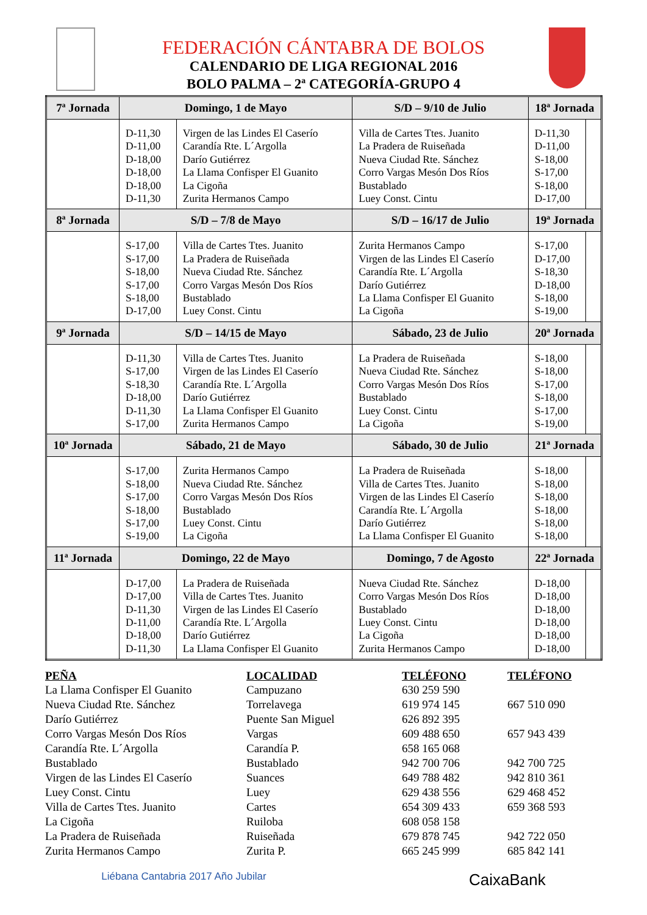FEDERACIÓN CÁNTABRA DE BOLOS
CALENDARIO DE LIGA REGIONAL 2016
BOLO PALMA – 2ª CATEGORÍA-GRUPO 4
| 7ª Jornada | Domingo, 1 de Mayo | | S/D – 9/10 de Julio | 18ª Jornada | |
| --- | --- | --- | --- | --- | --- |
| | D-11,30 D-11,00 D-18,00 D-18,00 D-18,00 D-11,30 | Virgen de las Lindes El Caserío Carandía Rte. L´Argolla Darío Gutiérrez La Llama Confisper El Guanito La Cigoña Zurita Hermanos Campo | Villa de Cartes Ttes. Juanito La Pradera de Ruiseñada Nueva Ciudad Rte. Sánchez Corro Vargas Mesón Dos Ríos Bustablado Luey Const. Cintu | D-11,30 D-11,00 S-18,00 S-17,00 S-18,00 D-17,00 | |
| 8ª Jornada | S/D – 7/8 de Mayo | | S/D – 16/17 de Julio | 19ª Jornada | |
| | S-17,00 S-17,00 S-18,00 S-17,00 S-18,00 D-17,00 | Villa de Cartes Ttes. Juanito La Pradera de Ruiseñada Nueva Ciudad Rte. Sánchez Corro Vargas Mesón Dos Ríos Bustablado Luey Const. Cintu | Zurita Hermanos Campo Virgen de las Lindes El Caserío Carandía Rte. L´Argolla Darío Gutiérrez La Llama Confisper El Guanito La Cigoña | S-17,00 D-17,00 S-18,30 D-18,00 S-18,00 S-19,00 | |
| 9ª Jornada | S/D – 14/15 de Mayo | | Sábado, 23 de Julio | 20ª Jornada | |
| | D-11,30 S-17,00 S-18,30 D-18,00 D-11,30 S-17,00 | Villa de Cartes Ttes. Juanito Virgen de las Lindes El Caserío Carandía Rte. L´Argolla Darío Gutiérrez La Llama Confisper El Guanito Zurita Hermanos Campo | La Pradera de Ruiseñada Nueva Ciudad Rte. Sánchez Corro Vargas Mesón Dos Ríos Bustablado Luey Const. Cintu La Cigoña | S-18,00 S-18,00 S-17,00 S-18,00 S-17,00 S-19,00 | |
| 10ª Jornada | Sábado, 21 de Mayo | | Sábado, 30 de Julio | 21ª Jornada | |
| | S-17,00 S-18,00 S-17,00 S-18,00 S-17,00 S-19,00 | Zurita Hermanos Campo Nueva Ciudad Rte. Sánchez Corro Vargas Mesón Dos Ríos Bustablado Luey Const. Cintu La Cigoña | La Pradera de Ruiseñada Villa de Cartes Ttes. Juanito Virgen de las Lindes El Caserío Carandía Rte. L´Argolla Darío Gutiérrez La Llama Confisper El Guanito | S-18,00 S-18,00 S-18,00 S-18,00 S-18,00 S-18,00 | |
| 11ª Jornada | Domingo, 22 de Mayo | | Domingo, 7 de Agosto | 22ª Jornada | |
| | D-17,00 D-17,00 D-11,30 D-11,00 D-18,00 D-11,30 | La Pradera de Ruiseñada Villa de Cartes Ttes. Juanito Virgen de las Lindes El Caserío Carandía Rte. L´Argolla Darío Gutiérrez La Llama Confisper El Guanito | Nueva Ciudad Rte. Sánchez Corro Vargas Mesón Dos Ríos Bustablado Luey Const. Cintu La Cigoña Zurita Hermanos Campo | D-18,00 D-18,00 D-18,00 D-18,00 D-18,00 D-18,00 | |
| PEÑA | LOCALIDAD | TELÉFONO | TELÉFONO |
| --- | --- | --- | --- |
| La Llama Confisper El Guanito | Campuzano | 630 259 590 | |
| Nueva Ciudad Rte. Sánchez | Torrelavega | 619 974 145 | 667 510 090 |
| Darío Gutiérrez | Puente San Miguel | 626 892 395 | |
| Corro Vargas Mesón Dos Ríos | Vargas | 609 488 650 | 657 943 439 |
| Carandía Rte. L´Argolla | Carandía P. | 658 165 068 | |
| Bustablado | Bustablado | 942 700 706 | 942 700 725 |
| Virgen de las Lindes El Caserío | Suances | 649 788 482 | 942 810 361 |
| Luey Const. Cintu | Luey | 629 438 556 | 629 468 452 |
| Villa de Cartes Ttes. Juanito | Cartes | 654 309 433 | 659 368 593 |
| La Cigoña | Ruiloba | 608 058 158 | |
| La Pradera de Ruiseñada | Ruiseñada | 679 878 745 | 942 722 050 |
| Zurita Hermanos Campo | Zurita P. | 665 245 999 | 685 842 141 |
Liébana Cantabria 2017 Año Jubilar
CaixaBank